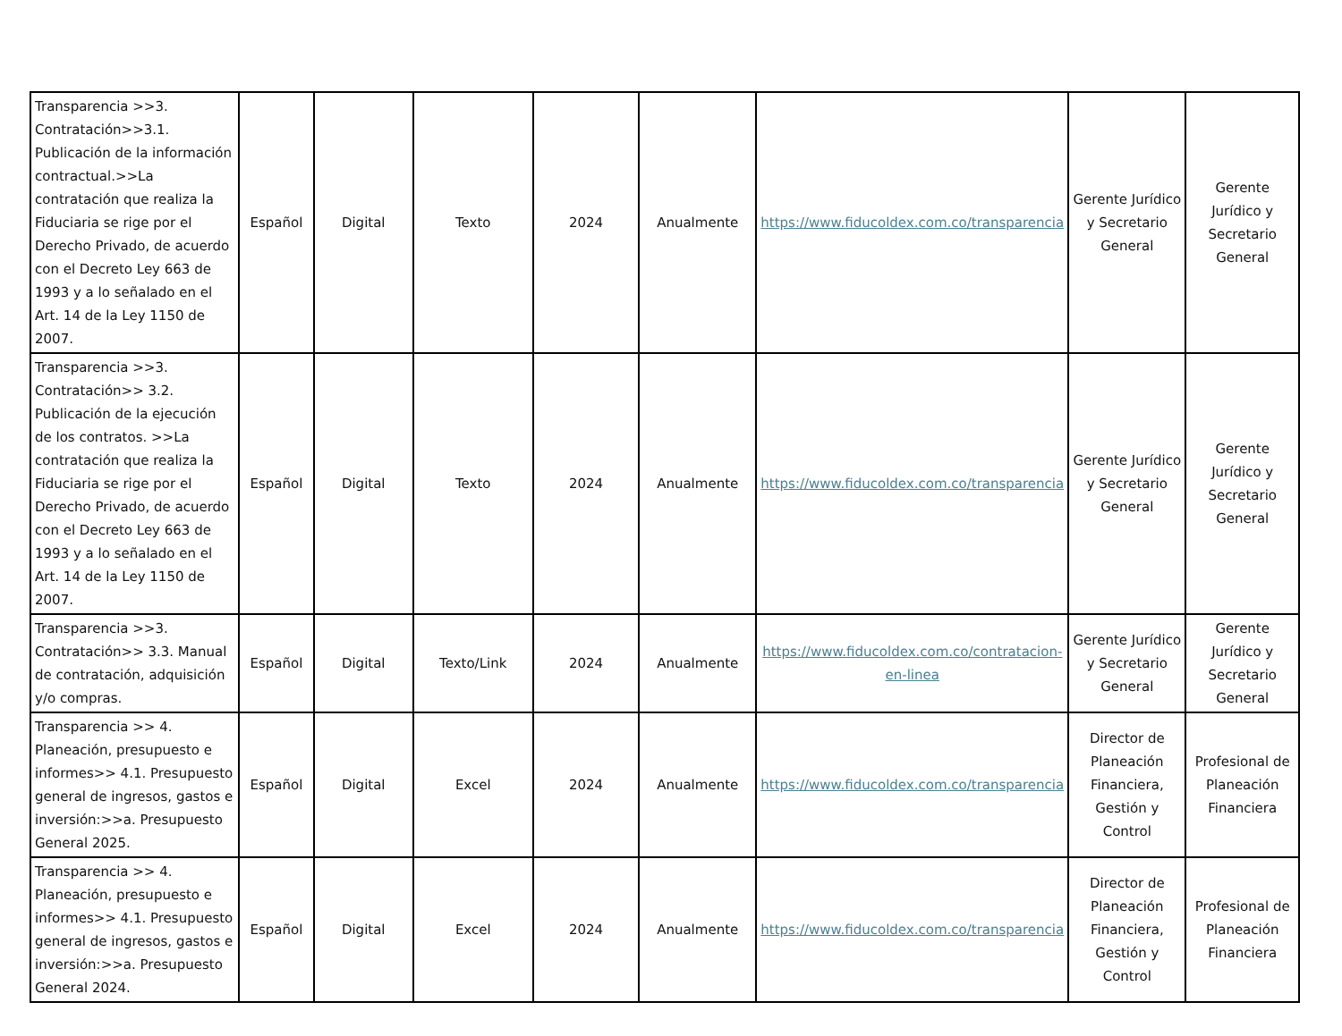| Transparencia >>3. Contratación>>3.1. Publicación de la información contractual.>>La contratación que realiza la Fiduciaria se rige por el Derecho Privado, de acuerdo con el Decreto Ley 663 de 1993 y a lo señalado en el Art. 14 de la Ley 1150 de 2007. | Español | Digital | Texto | 2024 | Anualmente | https://www.fiducoldex.com.co/transparencia | Gerente Jurídico y Secretario General | Gerente Jurídico y Secretario General |
| Transparencia >>3. Contratación>> 3.2. Publicación de la ejecución de los contratos. >>La contratación que realiza la Fiduciaria se rige por el Derecho Privado, de acuerdo con el Decreto Ley 663 de 1993 y a lo señalado en el Art. 14 de la Ley 1150 de 2007. | Español | Digital | Texto | 2024 | Anualmente | https://www.fiducoldex.com.co/transparencia | Gerente Jurídico y Secretario General | Gerente Jurídico y Secretario General |
| Transparencia >>3. Contratación>> 3.3. Manual de contratación, adquisición y/o compras. | Español | Digital | Texto/Link | 2024 | Anualmente | https://www.fiducoldex.com.co/contratacion-en-linea | Gerente Jurídico y Secretario General | Gerente Jurídico y Secretario General |
| Transparencia >> 4. Planeación, presupuesto e informes>> 4.1. Presupuesto general de ingresos, gastos e inversión:>>a. Presupuesto General 2025. | Español | Digital | Excel | 2024 | Anualmente | https://www.fiducoldex.com.co/transparencia | Director de Planeación Financiera, Gestión y Control | Profesional de Planeación Financiera |
| Transparencia >> 4. Planeación, presupuesto e informes>> 4.1. Presupuesto general de ingresos, gastos e inversión:>>a. Presupuesto General 2024. | Español | Digital | Excel | 2024 | Anualmente | https://www.fiducoldex.com.co/transparencia | Director de Planeación Financiera, Gestión y Control | Profesional de Planeación Financiera |